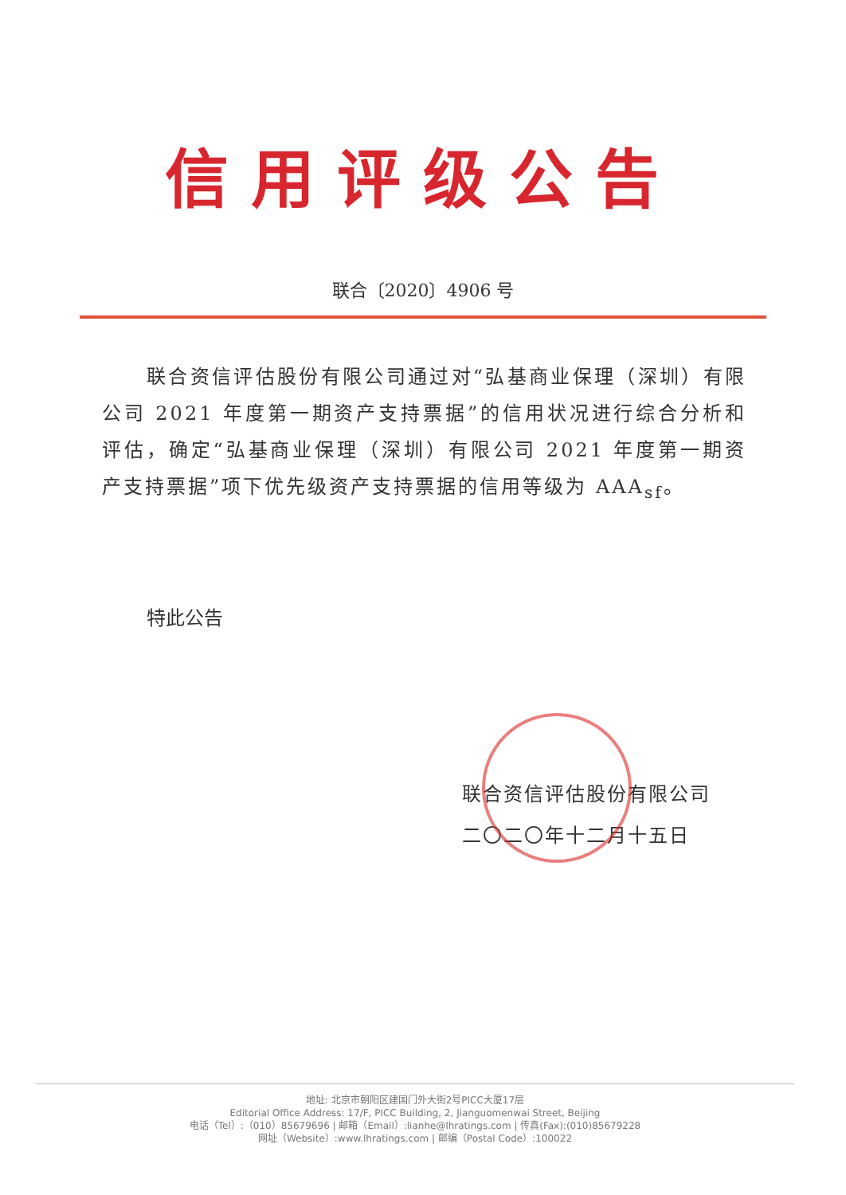信用评级公告
联合〔2020〕4906 号
联合资信评估股份有限公司通过对“弘基商业保理（深圳）有限公司 2021 年度第一期资产支持票据”的信用状况进行综合分析和评估，确定“弘基商业保理（深圳）有限公司 2021 年度第一期资产支持票据”项下优先级资产支持票据的信用等级为 AAA<sub>sf</sub>。
特此公告
联合资信评估股份有限公司
二〇二〇年十二月十五日
地址: 北京市朝阳区建国门外大街2号PICC大厦17层
Editorial Office Address: 17/F, PICC Building, 2, Jianguomenwai Street, Beijing
电话（Tel）:（010）85679696 | 邮箱（Email）:lianhe@lhratings.com | 传真(Fax):(010)85679228
网址（Website）:www.lhratings.com | 邮编（Postal Code）:100022